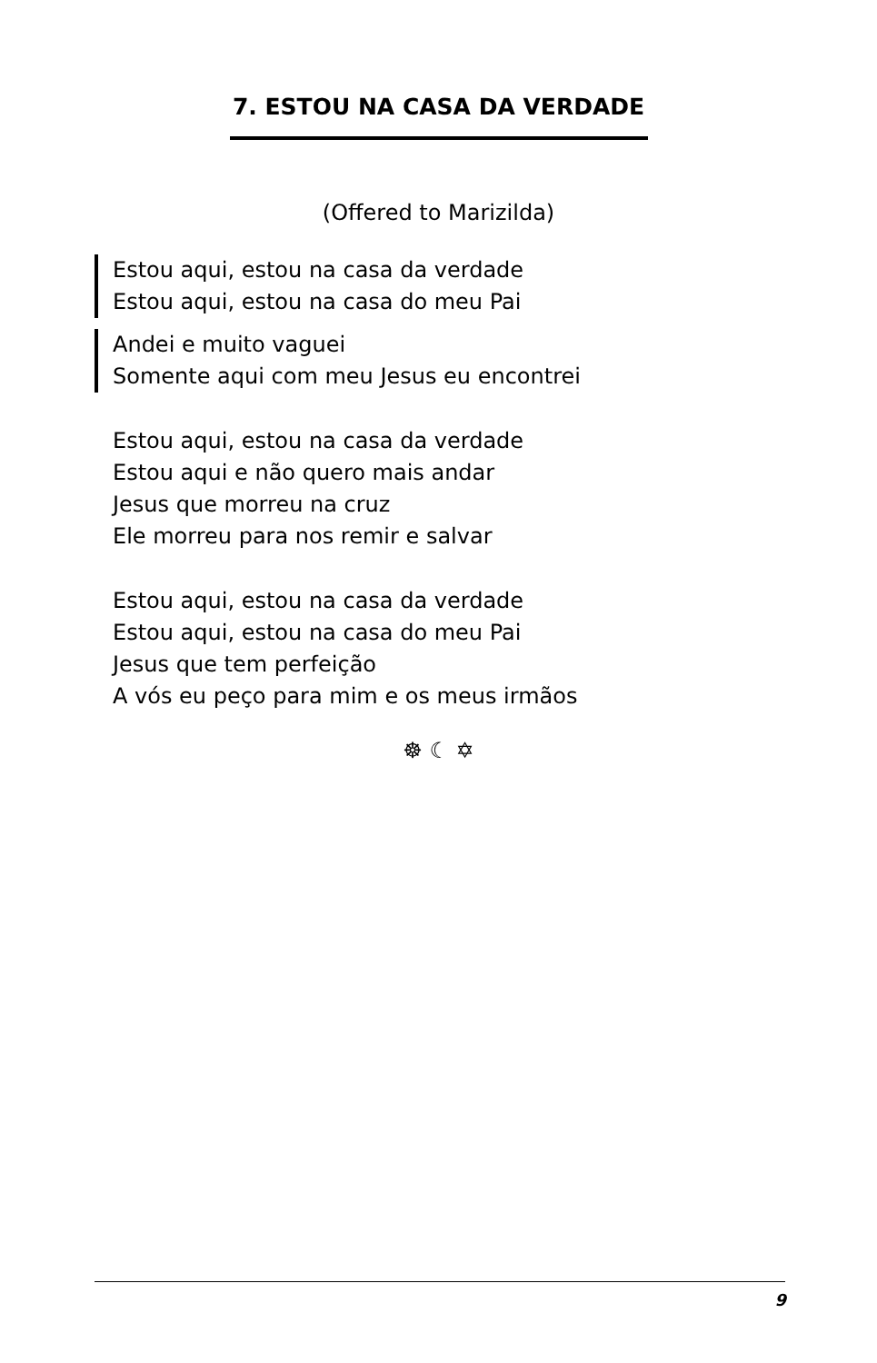7. ESTOU NA CASA DA VERDADE
(Offered to Marizilda)
Estou aqui, estou na casa da verdade
Estou aqui, estou na casa do meu Pai
Andei e muito vaguei
Somente aqui com meu Jesus eu encontrei
Estou aqui, estou na casa da verdade
Estou aqui e não quero mais andar
Jesus que morreu na cruz
Ele morreu para nos remir e salvar
Estou aqui, estou na casa da verdade
Estou aqui, estou na casa do meu Pai
Jesus que tem perfeição
A vós eu peço para mim e os meus irmãos
☸ ☾ ✡
9